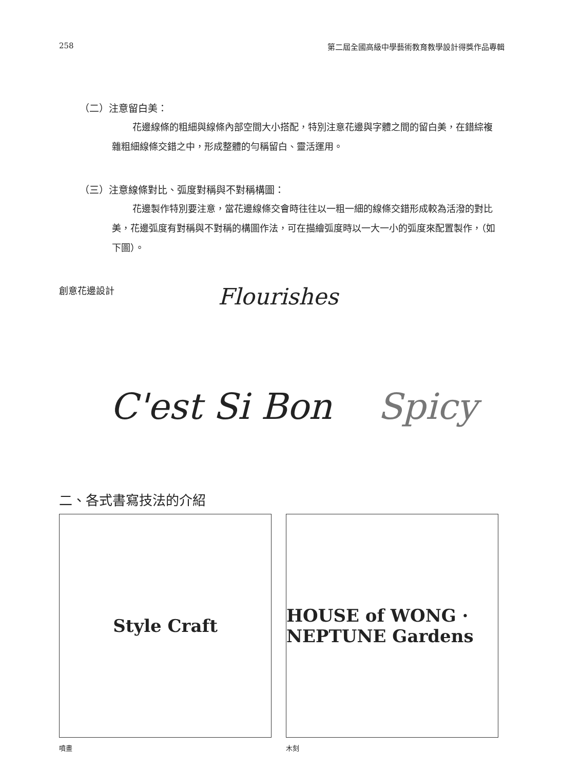258 第二屆全國高級中學藝術教育教學設計得獎作品專輯
（二）注意留白美：
花邊線條的粗細與線條內部空間大小搭配，特別注意花邊與字體之間的留白美，在錯綜複雜粗細線條交錯之中，形成整體的勻稱留白、靈活運用。
（三）注意線條對比、弧度對稱與不對稱構圖：
花邊製作特別要注意，當花邊線條交會時往往以一粗一細的線條交錯形成較為活潑的對比美，花邊弧度有對稱與不對稱的構圖作法，可在描繪弧度時以一大一小的弧度來配置製作，（如下圖）。
創意花邊設計
Flourishes
C'est Si Bon Spicy
二、各式書寫技法的介紹
Style Craft HOUSE of WONG · NEPTUNE Gardens
噴畫 木刻